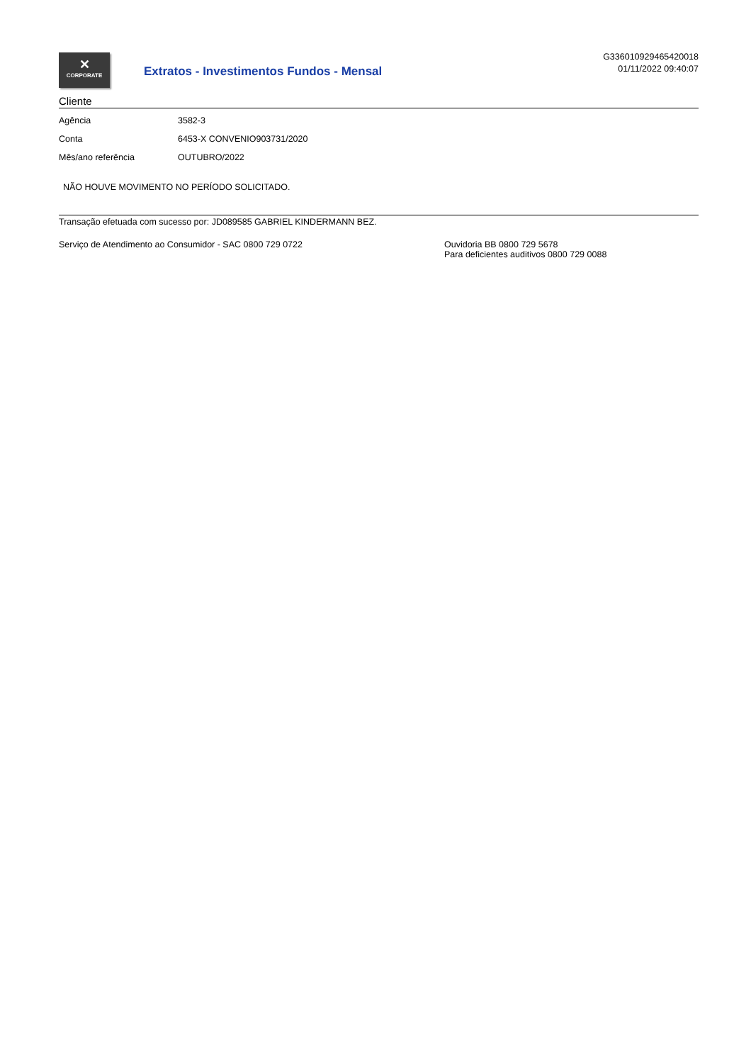✕
CORPORATE
Extratos - Investimentos Fundos - Mensal
G336010929465420018
01/11/2022 09:40:07
Cliente
| Agência | 3582-3 |
| Conta | 6453-X CONVENIO903731/2020 |
| Mês/ano referência | OUTUBRO/2022 |
NÃO HOUVE MOVIMENTO NO PERÍODO SOLICITADO.
Transação efetuada com sucesso por: JD089585 GABRIEL KINDERMANN BEZ.
Serviço de Atendimento ao Consumidor - SAC 0800 729 0722 Ouvidoria BB 0800 729 5678
Para deficientes auditivos 0800 729 0088